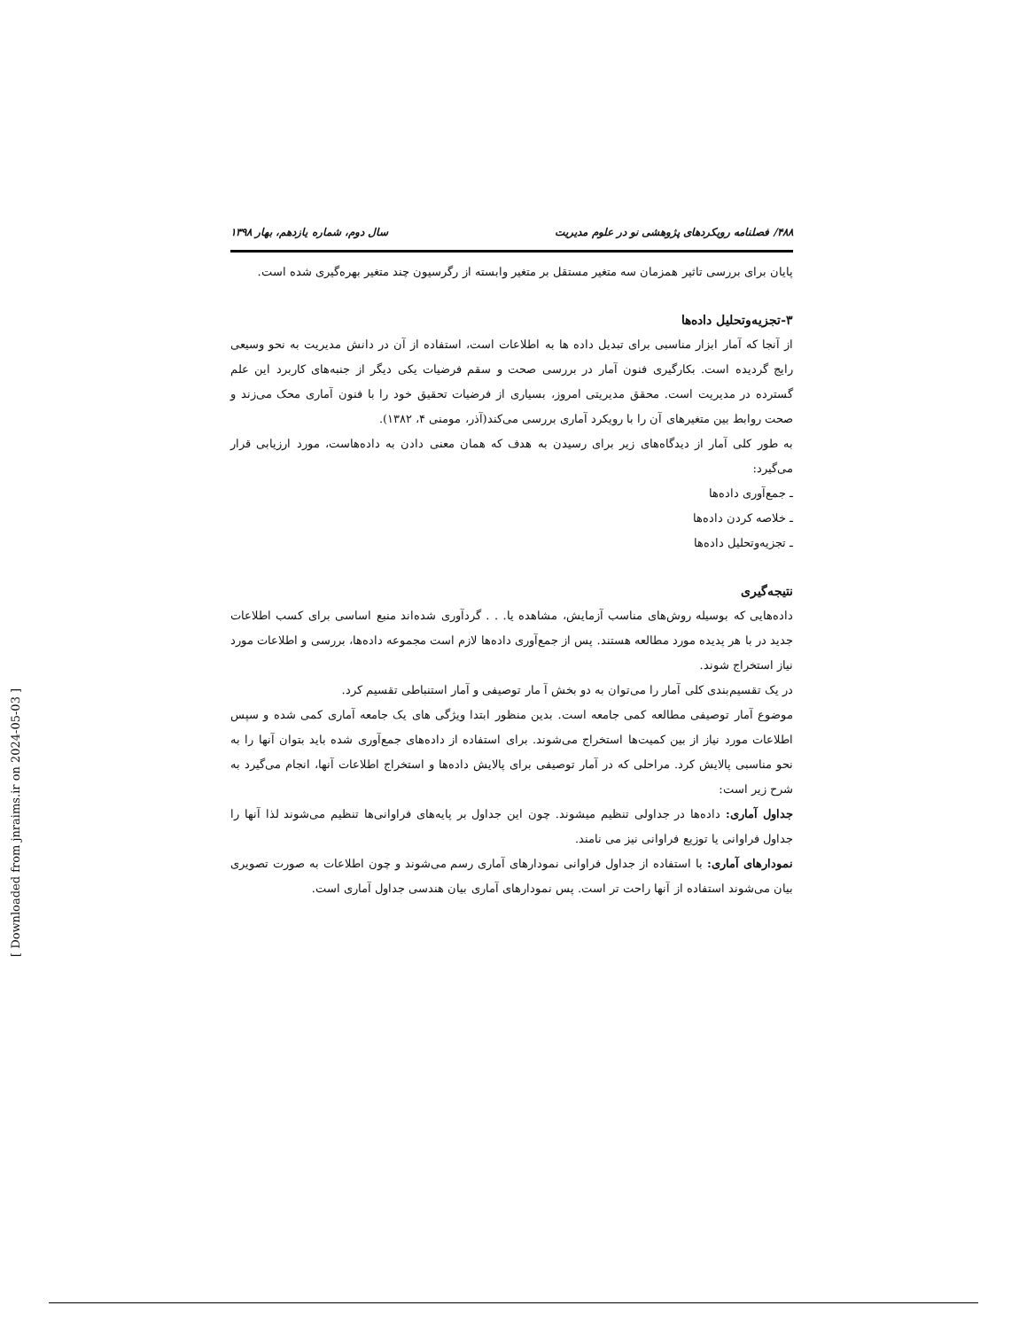۴۸۸/ فصلنامه رویکردهای پژوهشی نو در علوم مدیریت سال دوم، شماره یازدهم، بهار ۱۳۹۸
پایان برای بررسی تاثیر همزمان سه متغیر مستقل بر متغیر وابسته از رگرسیون چند متغیر بهره‌گیری شده است.
۳-تجزیه‌وتحلیل داده‌ها
از آنجا که آمار ابزار مناسبی برای تبدیل داده ها به اطلاعات است، استفاده از آن در دانش مدیریت به نحو وسیعی رایج گردیده است. بکارگیری فنون آمار در بررسی صحت و سقم فرضیات یکی دیگر از جنبه‌های کاربرد این علم گسترده در مدیریت است. محقق مدیریتی امروز، بسیاری از فرضیات تحقیق خود را با فنون آماری محک می‌زند و صحت روابط بین متغیرهای آن را با رویکرد آماری بررسی می‌کند(آذر، مومنی ۴، ۱۳۸۲).
به طور کلی آمار از دیدگاه‌های زیر برای رسیدن به هدف که همان معنی دادن به داده‌هاست، مورد ارزیابی قرار می‌گیرد:
ـ جمع‌آوری داده‌ها
ـ خلاصه کردن داده‌ها
ـ تجزیه‌وتحلیل داده‌ها
نتیجه‌گیری
داده‌هایی که بوسیله روش‌های مناسب آزمایش، مشاهده یا. . . گردآوری شده‌اند منبع اساسی برای کسب اطلاعات جدید در با هر پدیده مورد مطالعه هستند. پس از جمع‌آوری داده‌ها لازم است مجموعه داده‌ها، بررسی و اطلاعات مورد نیاز استخراج شوند.
در یک تقسیم‌بندی کلی آمار را می‌توان به دو بخش آ مار توصیفی و آمار استنباطی تقسیم کرد.
موضوع آمار توصیفی مطالعه کمی جامعه است. بدین منظور ابتدا ویژگی های یک جامعه آماری کمی شده و سپس اطلاعات مورد نیاز از بین کمیت‌ها استخراج می‌شوند. برای استفاده از داده‌های جمع‌آوری شده باید بتوان آنها را به نحو مناسبی پالایش کرد. مراحلی که در آمار توصیفی برای پالایش داده‌ها و استخراج اطلاعات آنها، انجام می‌گیرد به شرح زیر است:
جداول آماری: داده‌ها در جداولی تنظیم میشوند. چون این جداول بر پایه‌های فراوانی‌ها تنظیم می‌شوند لذا آنها را جداول فراوانی یا توزیع فراوانی نیز می نامند.
نمودارهای آماری: با استفاده از جداول فراوانی نمودارهای آماری رسم می‌شوند و چون اطلاعات به صورت تصویری بیان می‌شوند استفاده از آنها راحت تر است. پس نمودارهای آماری بیان هندسی جداول آماری است.
[ Downloaded from jnraims.ir on 2024-05-03 ]